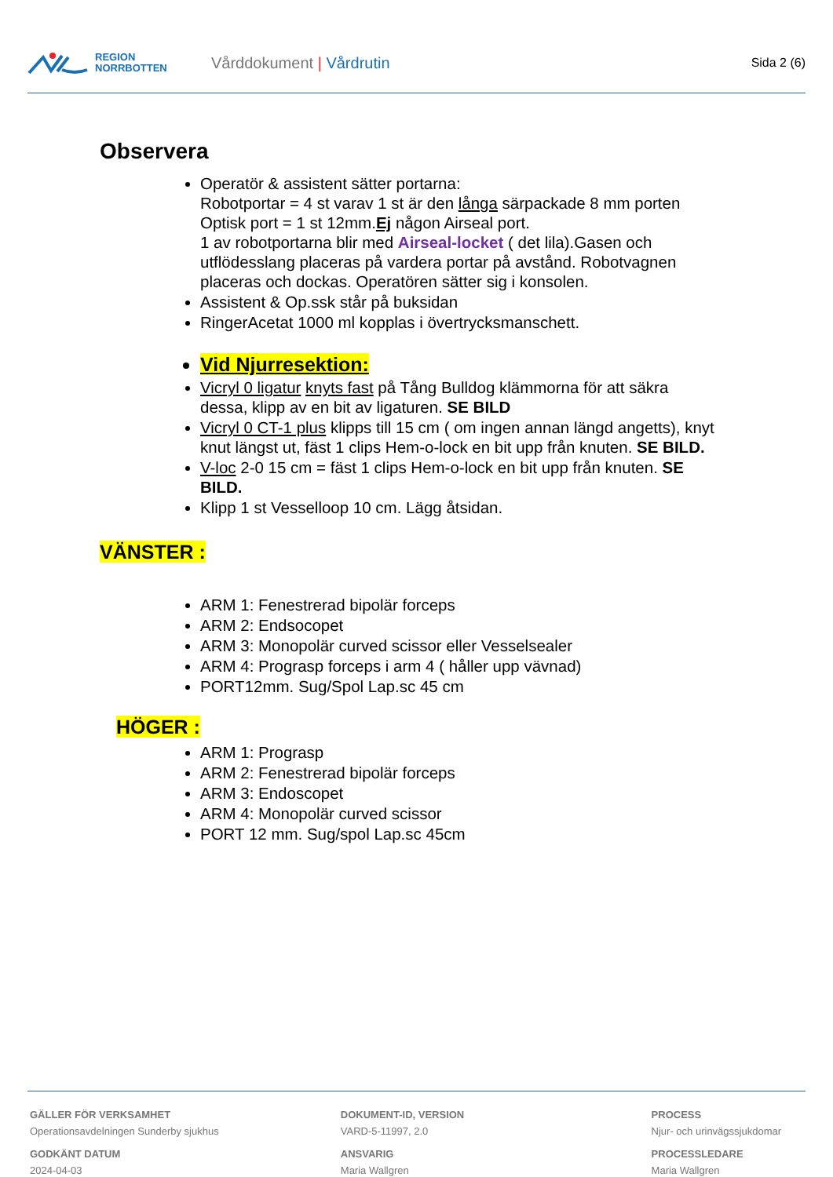REGION
NORRBOTTEN
Vårddokument | Vårdrutin
Sida 2 (6)
Observera
Operatör & assistent sätter portarna:
Robotportar = 4 st varav 1 st är den långa särpackade 8 mm porten Optisk port = 1 st 12mm.Ej någon Airseal port.
1 av robotportarna blir med Airseal-locket ( det lila).Gasen och utflödesslang placeras på vardera portar på avstånd. Robotvagnen placeras och dockas. Operatören sätter sig i konsolen.
Assistent & Op.ssk står på buksidan
RingerAcetat 1000 ml kopplas i övertrycksmanschett.
Vid Njurresektion:
Vicryl 0 ligatur knyts fast på Tång Bulldog klämmorna för att säkra dessa, klipp av en bit av ligaturen. SE BILD
Vicryl 0 CT-1 plus klipps till 15 cm ( om ingen annan längd angetts), knyt knut längst ut, fäst 1 clips Hem-o-lock en bit upp från knuten. SE BILD.
V-loc 2-0 15 cm = fäst 1 clips Hem-o-lock en bit upp från knuten. SE BILD.
Klipp 1 st Vesselloop 10 cm. Lägg åtsidan.
VÄNSTER :
ARM 1: Fenestrerad bipolär forceps
ARM 2: Endsocopet
ARM 3: Monopolär curved scissor eller Vesselsealer
ARM 4: Prograsp forceps i arm 4 ( håller upp vävnad)
PORT12mm. Sug/Spol Lap.sc 45 cm
HÖGER :
ARM 1: Prograsp
ARM 2: Fenestrerad bipolär forceps
ARM 3: Endoscopet
ARM 4: Monopolär curved scissor
PORT 12 mm. Sug/spol Lap.sc 45cm
GÄLLER FÖR VERKSAMHET
Operationsavdelningen Sunderby sjukhus
GODKÄNT DATUM
2024-04-03
DOKUMENT-ID, VERSION
VARD-5-11997, 2.0
ANSVARIG
Maria Wallgren
PROCESS
Njur- och urinvägssjukdomar
PROCESSLEDARE
Maria Wallgren